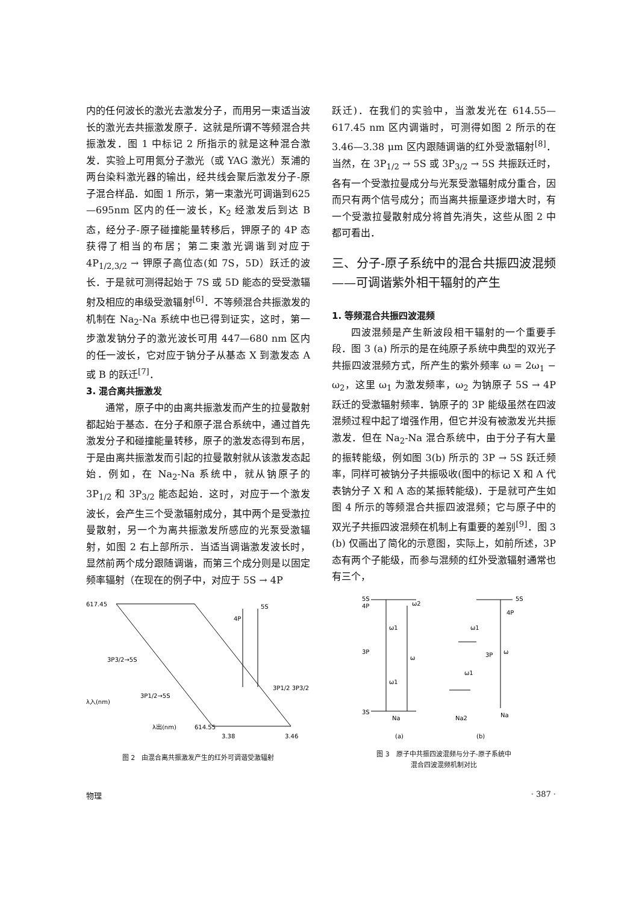内的任何波长的激光去激发分子，而用另一束适当波长的激光去共振激发原子．这就是所谓不等频混合共振激发．图 1 中标记 2 所指示的就是这种混合激发．实验上可用氮分子激光（或 YAG 激光）泵浦的两台染料激光器的输出，经共线会聚后激发分子-原子混合样品．如图 1 所示，第一束激光可调谐到625—695nm 区内的任一波长，K<sub>2</sub> 经激发后到达 B 态，经分子-原子碰撞能量转移后，钾原子的 4P 态获得了相当的布居；第二束激光调谐到对应于 4P<sub>1/2,3/2</sub> → 钾原子高位态(如 7S，5D）跃迁的波长．于是就可测得起始于 7S 或 5D 能态的受受激辐射及相应的串级受激辐射<sup>[6]</sup>．不等频混合共振激发的机制在 Na<sub>2</sub>-Na 系统中也已得到证实，这时，第一步激发钠分子的激光波长可用 447—680 nm 区内的任一波长，它对应于钠分子从基态 X 到激发态 A 或 B 的跃迁<sup>[7]</sup>．
3. 混合离共振激发
通常，原子中的由离共振激发而产生的拉曼散射都起始于基态．在分子和原子混合系统中，通过首先激发分子和碰撞能量转移，原子的激发态得到布居，于是由离共振激发而引起的拉曼散射就从该激发态起始．例如，在 Na<sub>2</sub>-Na 系统中，就从钠原子的 3P<sub>1/2</sub> 和 3P<sub>3/2</sub> 能态起始．这时，对应于一个激发波长，会产生三个受激辐射成分，其中两个是受激拉曼散射，另一个为离共振激发所感应的光泵受激辐射，如图 2 右上部所示．当适当调谐激发波长时，显然前两个成分跟随调谐，而第三个成分则是以固定频率辐射（在现在的例子中，对应于 5S → 4P
617.45
3P3/2→5S
3P1/2→5S
λ入(nm)
λ出(nm)
614.55
3.38
3.46
5S
4P
3P1/2 3P3/2
图 2　由混合离共振激发产生的红外可调谐受激辐射
跃迁)．在我们的实验中，当激发光在 614.55—617.45 nm 区内调谐时，可测得如图 2 所示的在 3.46—3.38 μm 区内跟随调谐的红外受激辐射<sup>[8]</sup>．当然，在 3P<sub>1/2</sub> → 5S 或 3P<sub>3/2</sub> → 5S 共振跃迁时，各有一个受激拉曼成分与光泵受激辐射成分重合，因而只有两个信号成分；而当离共振量逐步增大时，有一个受激拉曼散射成分将首先消失，这些从图 2 中都可看出．
三、分子-原子系统中的混合共振四波混频——可调谐紫外相干辐射的产生
1. 等频混合共振四波混频
四波混频是产生新波段相干辐射的一个重要手段．图 3 (a) 所示的是在纯原子系统中典型的双光子共振四波混频方式，所产生的紫外频率 ω = 2ω<sub>1</sub> − ω<sub>2</sub>，这里 ω<sub>1</sub> 为激发频率，ω<sub>2</sub> 为钠原子 5S → 4P 跃迁的受激辐射频率．钠原子的 3P 能级虽然在四波混频过程中起了增强作用，但它并没有被激发光共振激发．但在 Na<sub>2</sub>-Na 混合系统中，由于分子有大量的振转能级，例如图 3(b) 所示的 3P → 5S 跃迁频率，同样可被钠分子共振吸收(图中的标记 X 和 A 代表钠分子 X 和 A 态的某振转能级)．于是就可产生如图 4 所示的等频混合共振四波混频；它与原子中的双光子共振四波混频在机制上有重要的差别<sup>[9]</sup>．图 3 (b) 仅画出了简化的示意图，实际上，如前所述，3P 态有两个子能级，而参与混频的红外受激辐射通常也有三个，
5S
4P
3P
3S
ω1
ω1
ω
ω2
Na
Na2
Na
5S
4P
3P
ω
ω1
ω1
(a)
(b)
图 3　原子中共振四波混频与分子-原子系统中
混合四波混频机制对比
物理 · 387 ·